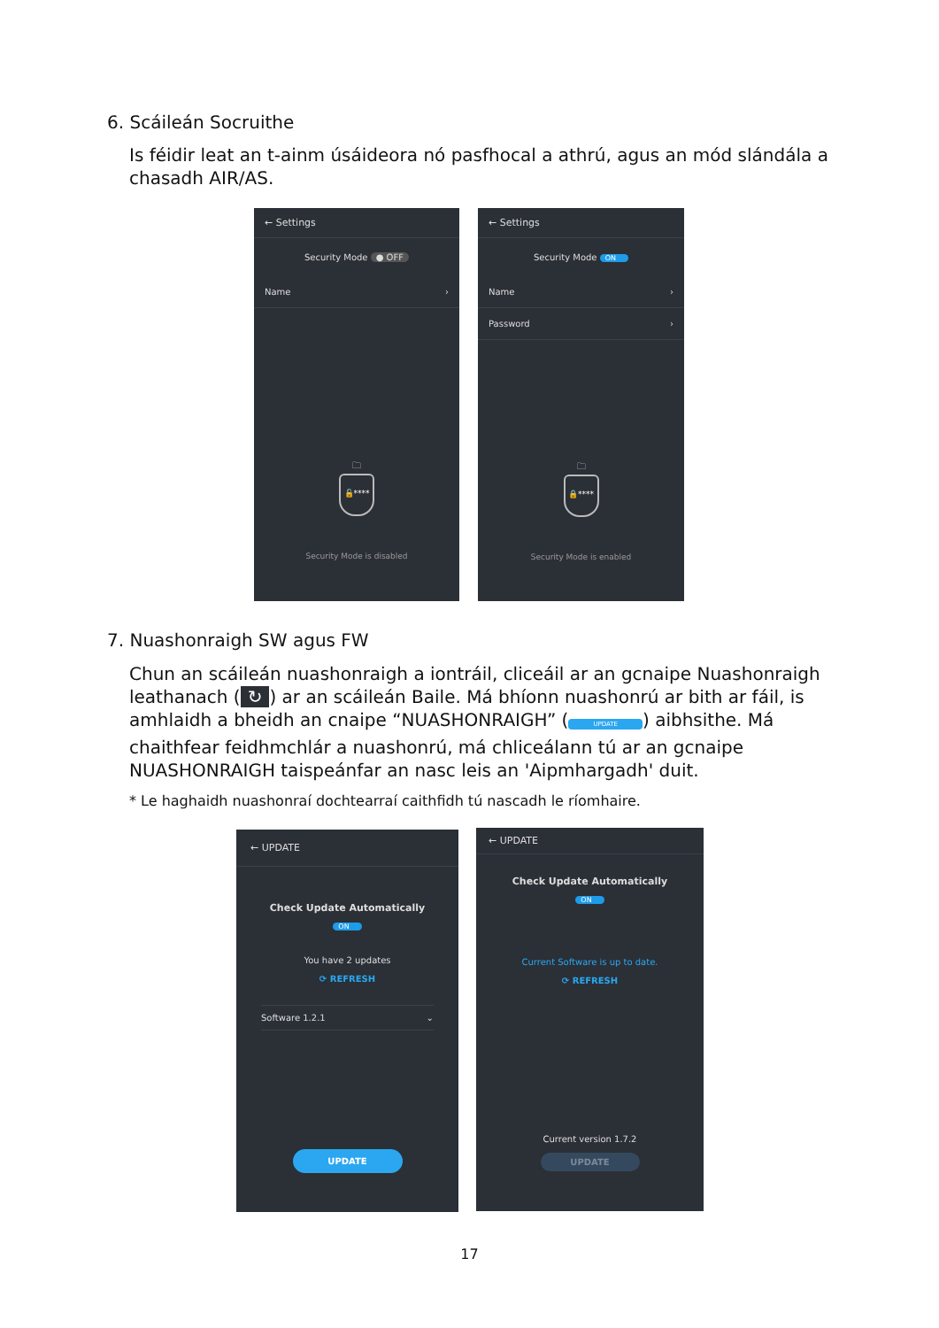6. Scáileán Socruithe
Is féidir leat an t-ainm úsáideora nó pasfhocal a athrú, agus an mód slándála a chasadh AIR/AS.
← Settings
Security Mode ● OFF
Name ›
🗀
🔓****
Security Mode is disabled
← Settings
Security Mode ON
Name ›
Password ›
🗀
🔒****
Security Mode is enabled
7. Nuashonraigh SW agus FW
Chun an scáileán nuashonraigh a iontráil, cliceáil ar an gcnaipe Nuashonraigh leathanach (↻) ar an scáileán Baile. Má bhíonn nuashonrú ar bith ar fáil, is amhlaidh a bheidh an cnaipe “NUASHONRAIGH” (UPDATE) aibhsithe. Má chaithfear feidhmchlár a nuashonrú, má chliceálann tú ar an gcnaipe NUASHONRAIGH taispeánfar an nasc leis an 'Aipmhargadh' duit.
* Le haghaidh nuashonraí dochtearraí caithfidh tú nascadh le ríomhaire.
← UPDATE
Check Update Automatically
ON
You have 2 updates
⟳ REFRESH
Software 1.2.1 ⌄
UPDATE
← UPDATE
Check Update Automatically
ON
Current Software is up to date.
⟳ REFRESH
Current version 1.7.2
UPDATE
17